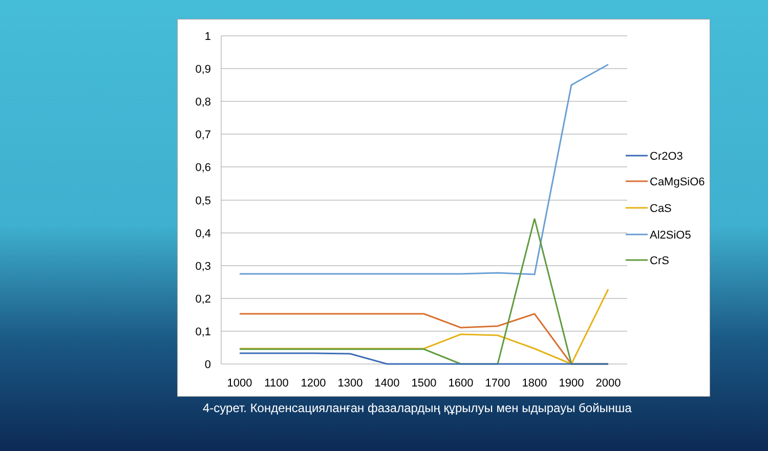1
0,9
0,8
0,7
0,6
0,5
0,4
0,3
0,2
0,1
0
1000
1100
1200
1300
1400
1500
1600
1700
1800
1900
2000
Cr2O3
CaMgSiO6
CaS
Al2SiO5
CrS
4-сурет. Конденсацияланған фазалардың құрылуы мен ыдырауы бойынша